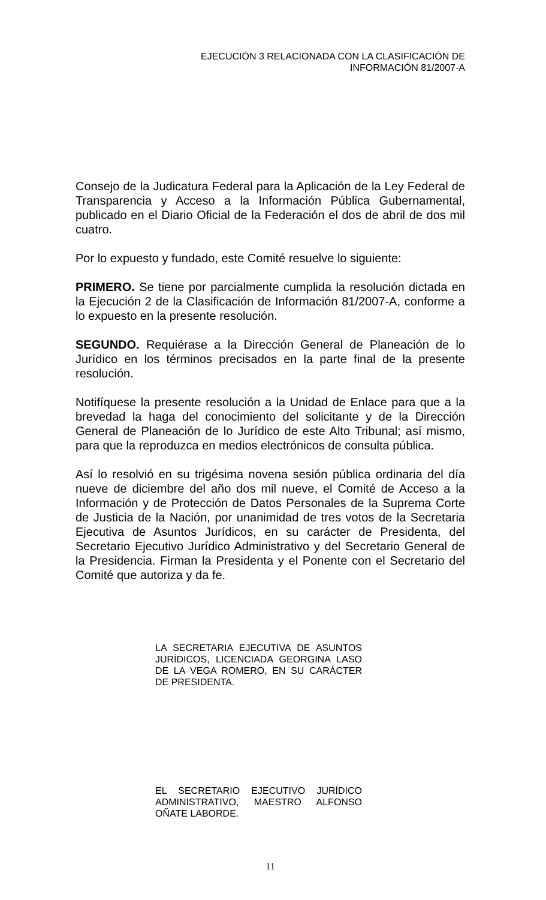EJECUCIÓN 3 RELACIONADA CON LA CLASIFICACIÓN DE
INFORMACIÓN 81/2007-A
Consejo de la Judicatura Federal para la Aplicación de la Ley Federal de Transparencia y Acceso a la Información Pública Gubernamental, publicado en el Diario Oficial de la Federación el dos de abril de dos mil cuatro.
Por lo expuesto y fundado, este Comité resuelve lo siguiente:
PRIMERO. Se tiene por parcialmente cumplida la resolución dictada en la Ejecución 2 de la Clasificación de Información 81/2007-A, conforme a lo expuesto en la presente resolución.
SEGUNDO. Requiérase a la Dirección General de Planeación de lo Jurídico en los términos precisados en la parte final de la presente resolución.
Notifíquese la presente resolución a la Unidad de Enlace para que a la brevedad la haga del conocimiento del solicitante y de la Dirección General de Planeación de lo Jurídico de este Alto Tribunal; así mismo, para que la reproduzca en medios electrónicos de consulta pública.
Así lo resolvió en su trigésima novena sesión pública ordinaria del día nueve de diciembre del año dos mil nueve, el Comité de Acceso a la Información y de Protección de Datos Personales de la Suprema Corte de Justicia de la Nación, por unanimidad de tres votos de la Secretaria Ejecutiva de Asuntos Jurídicos, en su carácter de Presidenta, del Secretario Ejecutivo Jurídico Administrativo y del Secretario General de la Presidencia. Firman la Presidenta y el Ponente con el Secretario del Comité que autoriza y da fe.
LA SECRETARIA EJECUTIVA DE ASUNTOS JURÍDICOS, LICENCIADA GEORGINA LASO DE LA VEGA ROMERO, EN SU CARÁCTER DE PRESIDENTA.
EL SECRETARIO EJECUTIVO JURÍDICO ADMINISTRATIVO, MAESTRO ALFONSO OÑATE LABORDE.
11